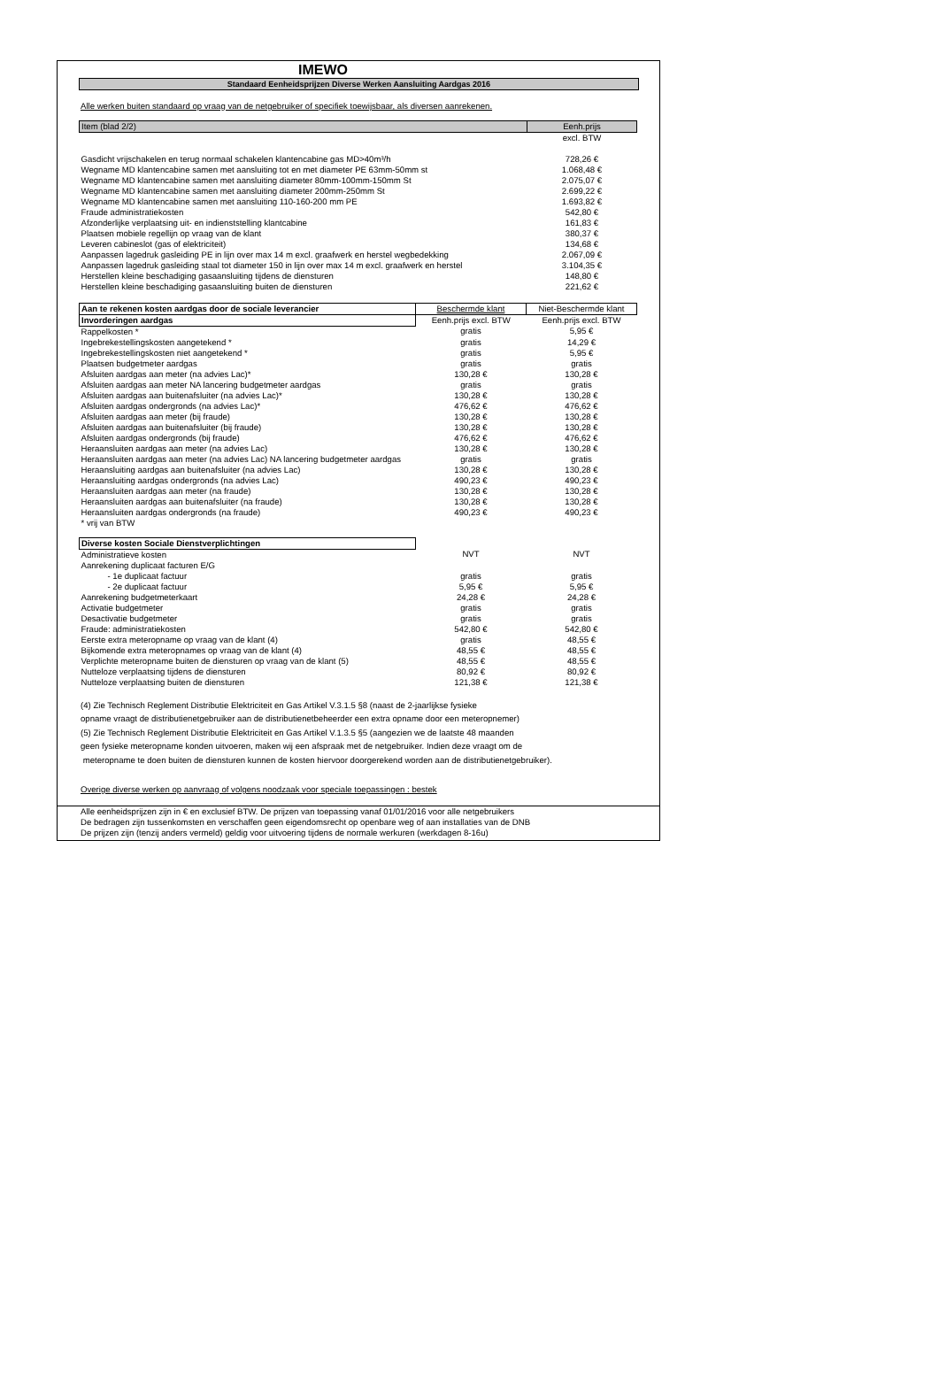IMEWO
Standaard Eenheidsprijzen Diverse Werken Aansluiting Aardgas 2016
Alle werken buiten standaard op vraag van de netgebruiker of specifiek toewijsbaar, als diversen aanrekenen.
| Item (blad 2/2) | Eenh.prijs |
| --- | --- |
| | excl. BTW |
| Gasdicht vrijschakelen en terug normaal schakelen klantencabine gas MD>40m³/h | 728,26 € |
| Wegname MD klantencabine samen met aansluiting tot en met diameter PE 63mm-50mm st | 1.068,48 € |
| Wegname MD klantencabine samen met aansluiting diameter 80mm-100mm-150mm St | 2.075,07 € |
| Wegname MD klantencabine samen met aansluiting diameter 200mm-250mm St | 2.699,22 € |
| Wegname MD klantencabine samen met aansluiting 110-160-200 mm PE | 1.693,82 € |
| Fraude administratiekosten | 542,80 € |
| Afzonderlijke verplaatsing uit- en indienststelling klantcabine | 161,83 € |
| Plaatsen mobiele regellijn op vraag van de klant | 380,37 € |
| Leveren cabineslot (gas of elektriciteit) | 134,68 € |
| Aanpassen lagedruk gasleiding PE in lijn over max 14 m excl. graafwerk en herstel wegbedekking | 2.067,09 € |
| Aanpassen lagedruk gasleiding staal tot diameter 150 in lijn over max 14 m excl. graafwerk en herstel | 3.104,35 € |
| Herstellen kleine beschadiging gasaansluiting tijdens de diensturen | 148,80 € |
| Herstellen kleine beschadiging gasaansluiting buiten de diensturen | 221,62 € |
| Aan te rekenen kosten aardgas door de sociale leverancier | Beschermde klant | Niet-Beschermde klant |
| --- | --- | --- |
| Invorderingen aardgas | Eenh.prijs excl. BTW | Eenh.prijs excl. BTW |
| Rappelkosten * | gratis | 5,95 € |
| Ingebrekestellingskosten aangetekend * | gratis | 14,29 € |
| Ingebrekestellingskosten niet aangetekend * | gratis | 5,95 € |
| Plaatsen budgetmeter aardgas | gratis | gratis |
| Afsluiten aardgas aan meter (na advies Lac)* | 130,28 € | 130,28 € |
| Afsluiten aardgas aan meter NA lancering budgetmeter aardgas | gratis | gratis |
| Afsluiten aardgas aan buitenafsluiter (na advies Lac)* | 130,28 € | 130,28 € |
| Afsluiten aardgas ondergronds (na advies Lac)* | 476,62 € | 476,62 € |
| Afsluiten aardgas aan meter (bij fraude) | 130,28 € | 130,28 € |
| Afsluiten aardgas aan buitenafsluiter (bij fraude) | 130,28 € | 130,28 € |
| Afsluiten aardgas ondergronds (bij fraude) | 476,62 € | 476,62 € |
| Heraansluiten aardgas aan meter (na advies Lac) | 130,28 € | 130,28 € |
| Heraansluiten aardgas aan meter (na advies Lac) NA lancering budgetmeter aardgas | gratis | gratis |
| Heraansluiting aardgas aan buitenafsluiter (na advies Lac) | 130,28 € | 130,28 € |
| Heraansluiting aardgas ondergronds (na advies Lac) | 490,23 € | 490,23 € |
| Heraansluiten aardgas aan meter (na fraude) | 130,28 € | 130,28 € |
| Heraansluiten aardgas aan buitenafsluiter (na fraude) | 130,28 € | 130,28 € |
| Heraansluiten aardgas ondergronds (na fraude) | 490,23 € | 490,23 € |
| * vrij van BTW | | |
| Diverse kosten Sociale Dienstverplichtingen | | |
| Administratieve kosten | NVT | NVT |
| Aanrekening duplicaat facturen E/G | | |
| - 1e duplicaat factuur | gratis | gratis |
| - 2e duplicaat factuur | 5,95 € | 5,95 € |
| Aanrekening budgetmeterkaart | 24,28 € | 24,28 € |
| Activatie budgetmeter | gratis | gratis |
| Desactivatie budgetmeter | gratis | gratis |
| Fraude: administratiekosten | 542,80 € | 542,80 € |
| Eerste extra meteropname op vraag van de klant (4) | gratis | 48,55 € |
| Bijkomende extra meteropnames op vraag van de klant (4) | 48,55 € | 48,55 € |
| Verplichte meteropname buiten de diensturen op vraag van de klant (5) | 48,55 € | 48,55 € |
| Nutteloze verplaatsing tijdens de diensturen | 80,92 € | 80,92 € |
| Nutteloze verplaatsing buiten de diensturen | 121,38 € | 121,38 € |
(4) Zie Technisch Reglement Distributie Elektriciteit en Gas Artikel V.3.1.5 §8 (naast de 2-jaarlijkse fysieke
opname vraagt de distributienetgebruiker aan de distributienetbeheerder een extra opname door een meteropnemer)
(5) Zie Technisch Reglement Distributie Elektriciteit en Gas Artikel V.1.3.5 §5 (aangezien we de laatste 48 maanden
geen fysieke meteropname konden uitvoeren, maken wij een afspraak met de netgebruiker. Indien deze vraagt om de
meteropname te doen buiten de diensturen kunnen de kosten hiervoor doorgerekend worden aan de distributienetgebruiker).
Overige diverse werken op aanvraag of volgens noodzaak voor speciale toepassingen : bestek
Alle eenheidsprijzen zijn in € en exclusief BTW. De prijzen van toepassing vanaf 01/01/2016 voor alle netgebruikers
De bedragen zijn tussenkomsten en verschaffen geen eigendomsrecht op openbare weg of aan installaties van de DNB
De prijzen zijn (tenzij anders vermeld) geldig voor uitvoering tijdens de normale werkuren (werkdagen 8-16u)